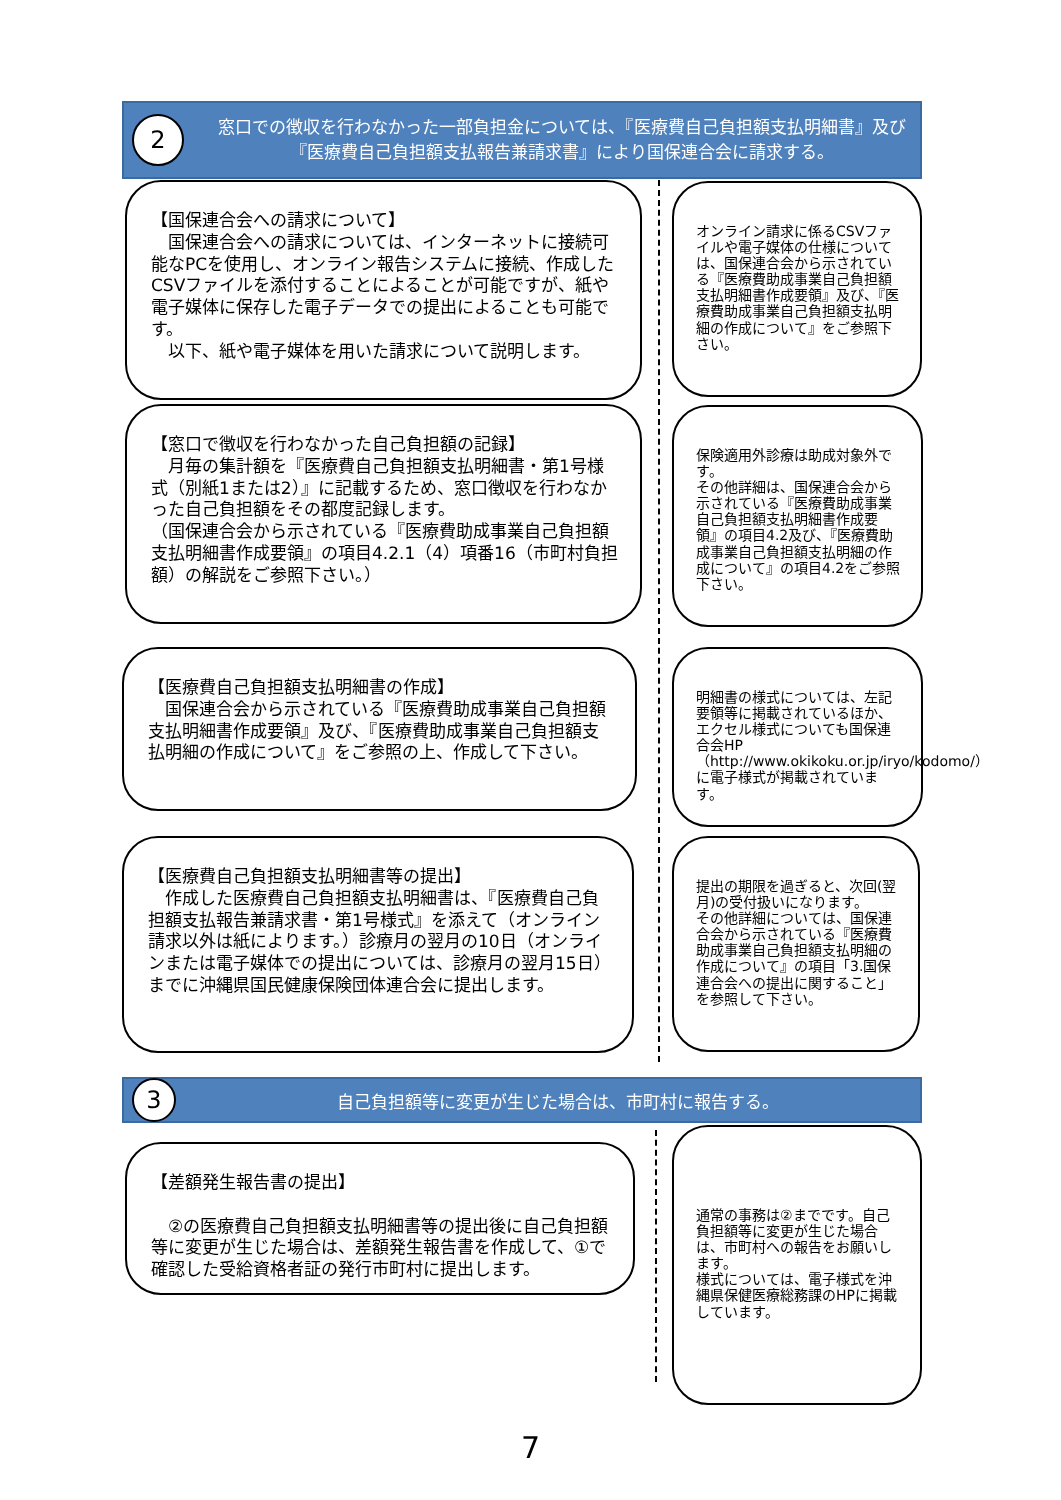2
窓口での徴収を行わなかった一部負担金については、『医療費自己負担額支払明細書』及び『医療費自己負担額支払報告兼請求書』により国保連合会に請求する。
【国保連合会への請求について】
　国保連合会への請求については、インターネットに接続可能なPCを使用し、オンライン報告システムに接続、作成したCSVファイルを添付することによることが可能ですが、紙や電子媒体に保存した電子データでの提出によることも可能です。
　以下、紙や電子媒体を用いた請求について説明します。
オンライン請求に係るCSVファイルや電子媒体の仕様については、国保連合会から示されている『医療費助成事業自己負担額支払明細書作成要領』及び、『医療費助成事業自己負担額支払明細の作成について』をご参照下さい。
【窓口で徴収を行わなかった自己負担額の記録】
　月毎の集計額を『医療費自己負担額支払明細書・第1号様式（別紙1または2）』に記載するため、窓口徴収を行わなかった自己負担額をその都度記録します。
（国保連合会から示されている『医療費助成事業自己負担額支払明細書作成要領』の項目4.2.1（4）項番16（市町村負担額）の解説をご参照下さい。）
保険適用外診療は助成対象外です。
その他詳細は、国保連合会から示されている『医療費助成事業自己負担額支払明細書作成要領』の項目4.2及び、『医療費助成事業自己負担額支払明細の作成について』の項目4.2をご参照下さい。
【医療費自己負担額支払明細書の作成】
　国保連合会から示されている『医療費助成事業自己負担額支払明細書作成要領』及び、『医療費助成事業自己負担額支払明細の作成について』をご参照の上、作成して下さい。
明細書の様式については、左記要領等に掲載されているほか、エクセル様式についても国保連合会HP（http://www.okikoku.or.jp/iryo/kodomo/）に電子様式が掲載されています。
【医療費自己負担額支払明細書等の提出】
　作成した医療費自己負担額支払明細書は、『医療費自己負担額支払報告兼請求書・第1号様式』を添えて（オンライン請求以外は紙によります。）診療月の翌月の10日（オンラインまたは電子媒体での提出については、診療月の翌月15日）までに沖縄県国民健康保険団体連合会に提出します。
提出の期限を過ぎると、次回(翌月)の受付扱いになります。
その他詳細については、国保連合会から示されている『医療費助成事業自己負担額支払明細の作成について』の項目「3.国保連合会への提出に関すること」を参照して下さい。
3
自己負担額等に変更が生じた場合は、市町村に報告する。
【差額発生報告書の提出】
　②の医療費自己負担額支払明細書等の提出後に自己負担額等に変更が生じた場合は、差額発生報告書を作成して、①で確認した受給資格者証の発行市町村に提出します。
通常の事務は②までです。自己負担額等に変更が生じた場合は、市町村への報告をお願いします。
様式については、電子様式を沖縄県保健医療総務課のHPに掲載しています。
7